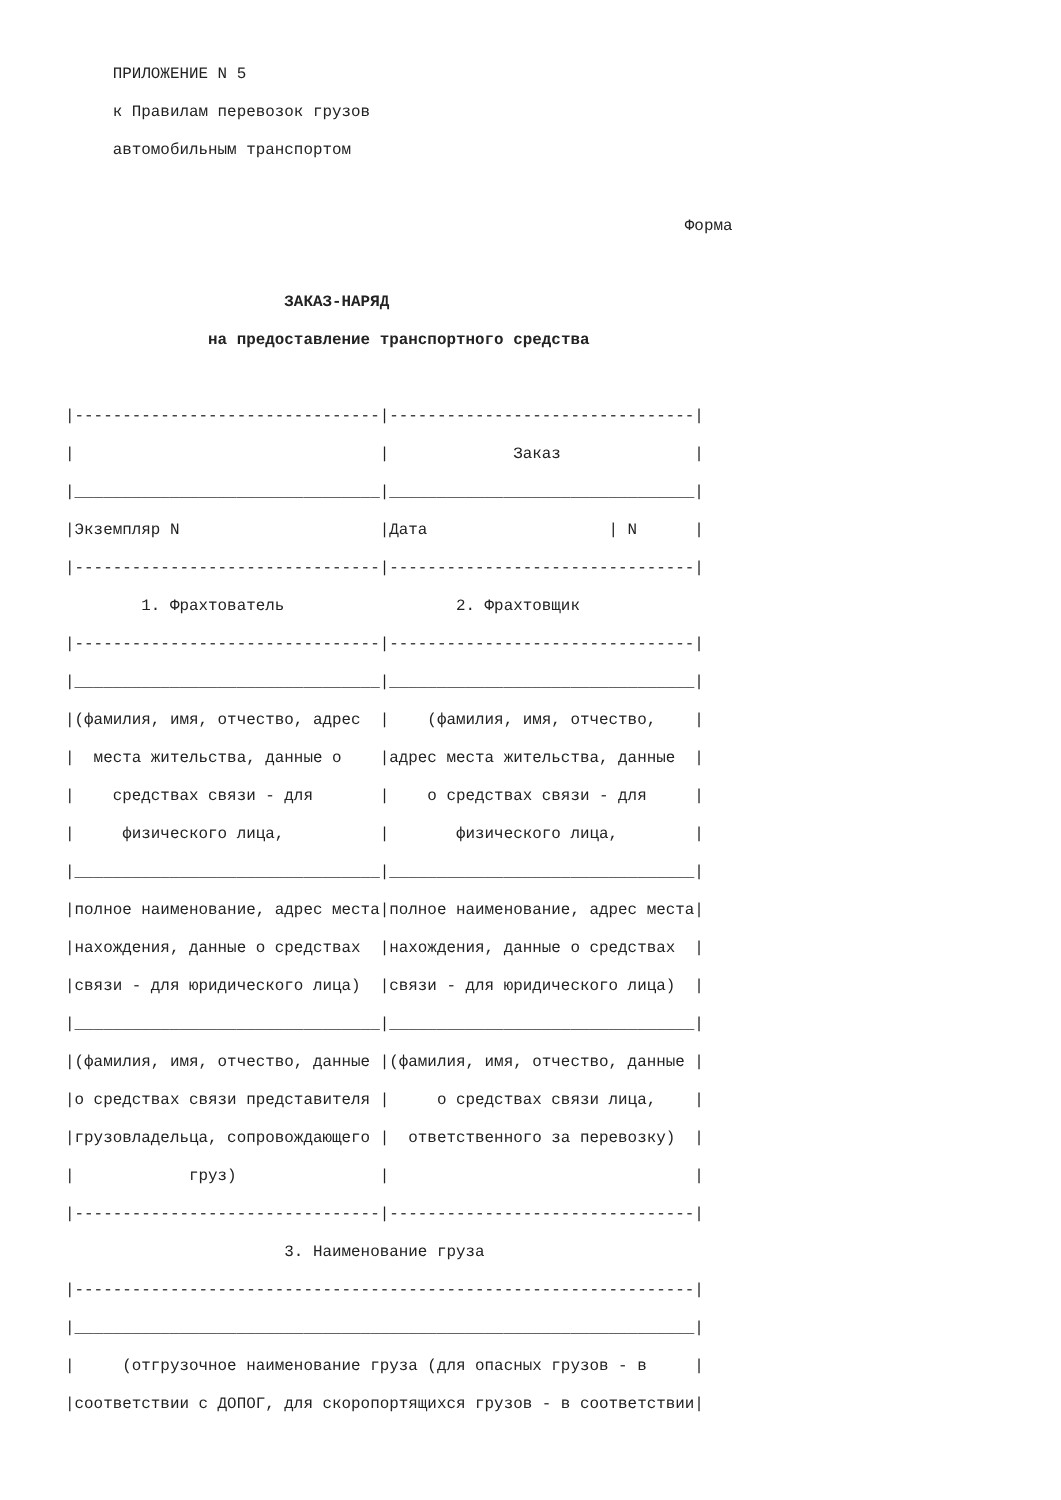ПРИЛОЖЕНИЕ N 5
     к Правилам перевозок грузов
     автомобильным транспортом

                                                                 Форма

                       ЗАКАЗ-НАРЯД
               на предоставление транспортного средства

|--------------------------------|--------------------------------|
|                                |             Заказ              |
|________________________________|________________________________|
|Экземпляр N                     |Дата                   | N      |
|--------------------------------|--------------------------------|
        1. Фрахтователь                  2. Фрахтовщик
|--------------------------------|--------------------------------|
|________________________________|________________________________|
|(фамилия, имя, отчество, адрес  |    (фамилия, имя, отчество,    |
|  места жительства, данные о    |адрес места жительства, данные  |
|    средствах связи - для       |    о средствах связи - для     |
|     физического лица,          |       физического лица,        |
|________________________________|________________________________|
|полное наименование, адрес места|полное наименование, адрес места|
|нахождения, данные о средствах  |нахождения, данные о средствах  |
|связи - для юридического лица)  |связи - для юридического лица)  |
|________________________________|________________________________|
|(фамилия, имя, отчество, данные |(фамилия, имя, отчество, данные |
|о средствах связи представителя |     о средствах связи лица,    |
|грузовладельца, сопровождающего |  ответственного за перевозку)  |
|            груз)               |                                |
|--------------------------------|--------------------------------|
                       3. Наименование груза
|-----------------------------------------------------------------|
|_________________________________________________________________|
|     (отгрузочное наименование груза (для опасных грузов - в     |
|соответствии с ДОПОГ, для скоропортящихся грузов - в соответствии|